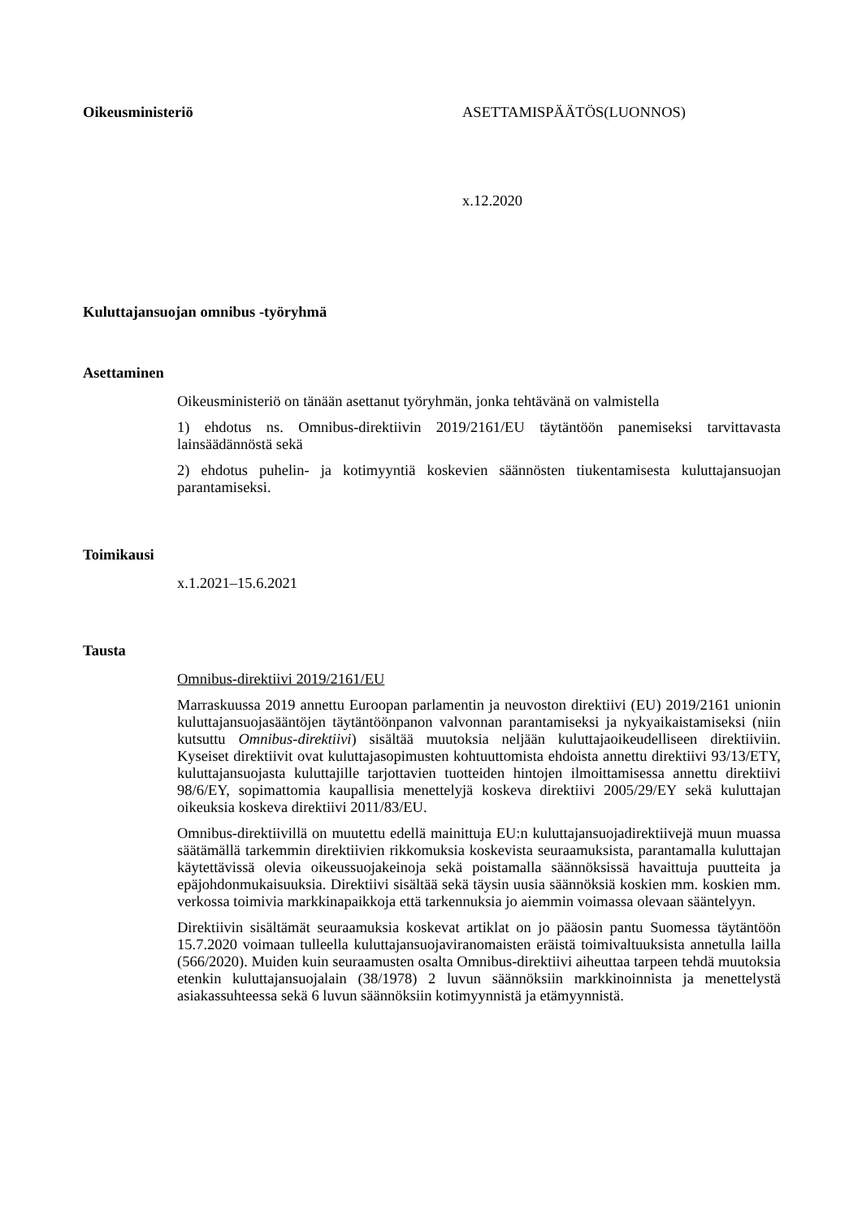Oikeusministeriö ASETTAMISPÄÄTÖS(LUONNOS)
x.12.2020
Kuluttajansuojan omnibus -työryhmä
Asettaminen
Oikeusministeriö on tänään asettanut työryhmän, jonka tehtävänä on valmistella
1) ehdotus ns. Omnibus-direktiivin 2019/2161/EU täytäntöön panemiseksi tarvittavasta lainsäädännöstä sekä
2) ehdotus puhelin- ja kotimyyntiä koskevien säännösten tiukentamisesta kuluttajansuojan parantamiseksi.
Toimikausi
x.1.2021–15.6.2021
Tausta
Omnibus-direktiivi 2019/2161/EU
Marraskuussa 2019 annettu Euroopan parlamentin ja neuvoston direktiivi (EU) 2019/2161 unionin kuluttajansuojasääntöjen täytäntöönpanon valvonnan parantamiseksi ja nykyaikaistamiseksi (niin kutsuttu Omnibus-direktiivi) sisältää muutoksia neljään kuluttajaoikeudelliseen direktiiviin. Kyseiset direktiivit ovat kuluttajasopimusten kohtuuttomista ehdoista annettu direktiivi 93/13/ETY, kuluttajansuojasta kuluttajille tarjottavien tuotteiden hintojen ilmoittamisessa annettu direktiivi 98/6/EY, sopimattomia kaupallisia menettelyjä koskeva direktiivi 2005/29/EY sekä kuluttajan oikeuksia koskeva direktiivi 2011/83/EU.
Omnibus-direktiivillä on muutettu edellä mainittuja EU:n kuluttajansuojadirektiivejä muun muassa säätämällä tarkemmin direktiivien rikkomuksia koskevista seuraamuksista, parantamalla kuluttajan käytettävissä olevia oikeussuojakeinoja sekä poistamalla säännöksissä havaittuja puutteita ja epäjohdonmukaisuuksia. Direktiivi sisältää sekä täysin uusia säännöksiä koskien mm. koskien mm. verkossa toimivia markkinapaikkoja että tarkennuksia jo aiemmin voimassa olevaan sääntelyyn.
Direktiivin sisältämät seuraamuksia koskevat artiklat on jo pääosin pantu Suomessa täytäntöön 15.7.2020 voimaan tulleella kuluttajansuojaviranomaisten eräistä toimivaltuuksista annetulla lailla (566/2020). Muiden kuin seuraamusten osalta Omnibus-direktiivi aiheuttaa tarpeen tehdä muutoksia etenkin kuluttajansuojalain (38/1978) 2 luvun säännöksiin markkinoinnista ja menettelystä asiakassuhteessa sekä 6 luvun säännöksiin kotimyynnistä ja etämyynnistä.